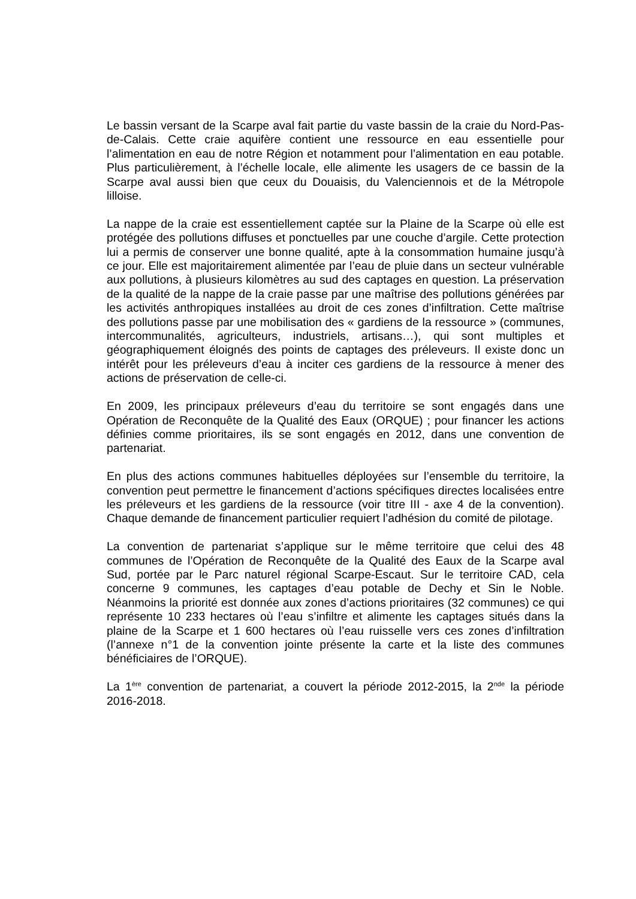Le bassin versant de la Scarpe aval fait partie du vaste bassin de la craie du Nord-Pas-de-Calais. Cette craie aquifère contient une ressource en eau essentielle pour l’alimentation en eau de notre Région et notamment pour l’alimentation en eau potable. Plus particulièrement, à l’échelle locale, elle alimente les usagers de ce bassin de la Scarpe aval aussi bien que ceux du Douaisis, du Valenciennois et de la Métropole lilloise.
La nappe de la craie est essentiellement captée sur la Plaine de la Scarpe où elle est protégée des pollutions diffuses et ponctuelles par une couche d’argile. Cette protection lui a permis de conserver une bonne qualité, apte à la consommation humaine jusqu’à ce jour. Elle est majoritairement alimentée par l’eau de pluie dans un secteur vulnérable aux pollutions, à plusieurs kilomètres au sud des captages en question. La préservation de la qualité de la nappe de la craie passe par une maîtrise des pollutions générées par les activités anthropiques installées au droit de ces zones d’infiltration. Cette maîtrise des pollutions passe par une mobilisation des « gardiens de la ressource » (communes, intercommunalités, agriculteurs, industriels, artisans…), qui sont multiples et géographiquement éloignés des points de captages des préleveurs. Il existe donc un intérêt pour les préleveurs d’eau à inciter ces gardiens de la ressource à mener des actions de préservation de celle-ci.
En 2009, les principaux préleveurs d’eau du territoire se sont engagés dans une Opération de Reconquête de la Qualité des Eaux (ORQUE) ; pour financer les actions définies comme prioritaires, ils se sont engagés en 2012, dans une convention de partenariat.
En plus des actions communes habituelles déployées sur l’ensemble du territoire, la convention peut permettre le financement d’actions spécifiques directes localisées entre les préleveurs et les gardiens de la ressource (voir titre III - axe 4 de la convention). Chaque demande de financement particulier requiert l’adhésion du comité de pilotage.
La convention de partenariat s’applique sur le même territoire que celui des 48 communes de l’Opération de Reconquête de la Qualité des Eaux de la Scarpe aval Sud, portée par le Parc naturel régional Scarpe-Escaut. Sur le territoire CAD, cela concerne 9 communes, les captages d’eau potable de Dechy et Sin le Noble. Néanmoins la priorité est donnée aux zones d’actions prioritaires (32 communes) ce qui représente 10 233 hectares où l’eau s’infiltre et alimente les captages situés dans la plaine de la Scarpe et 1 600 hectares où l’eau ruisselle vers ces zones d’infiltration (l’annexe n°1 de la convention jointe présente la carte et la liste des communes bénéficiaires de l’ORQUE).
La 1<sup>ère</sup> convention de partenariat, a couvert la période 2012-2015, la 2<sup>nde</sup> la période 2016-2018.